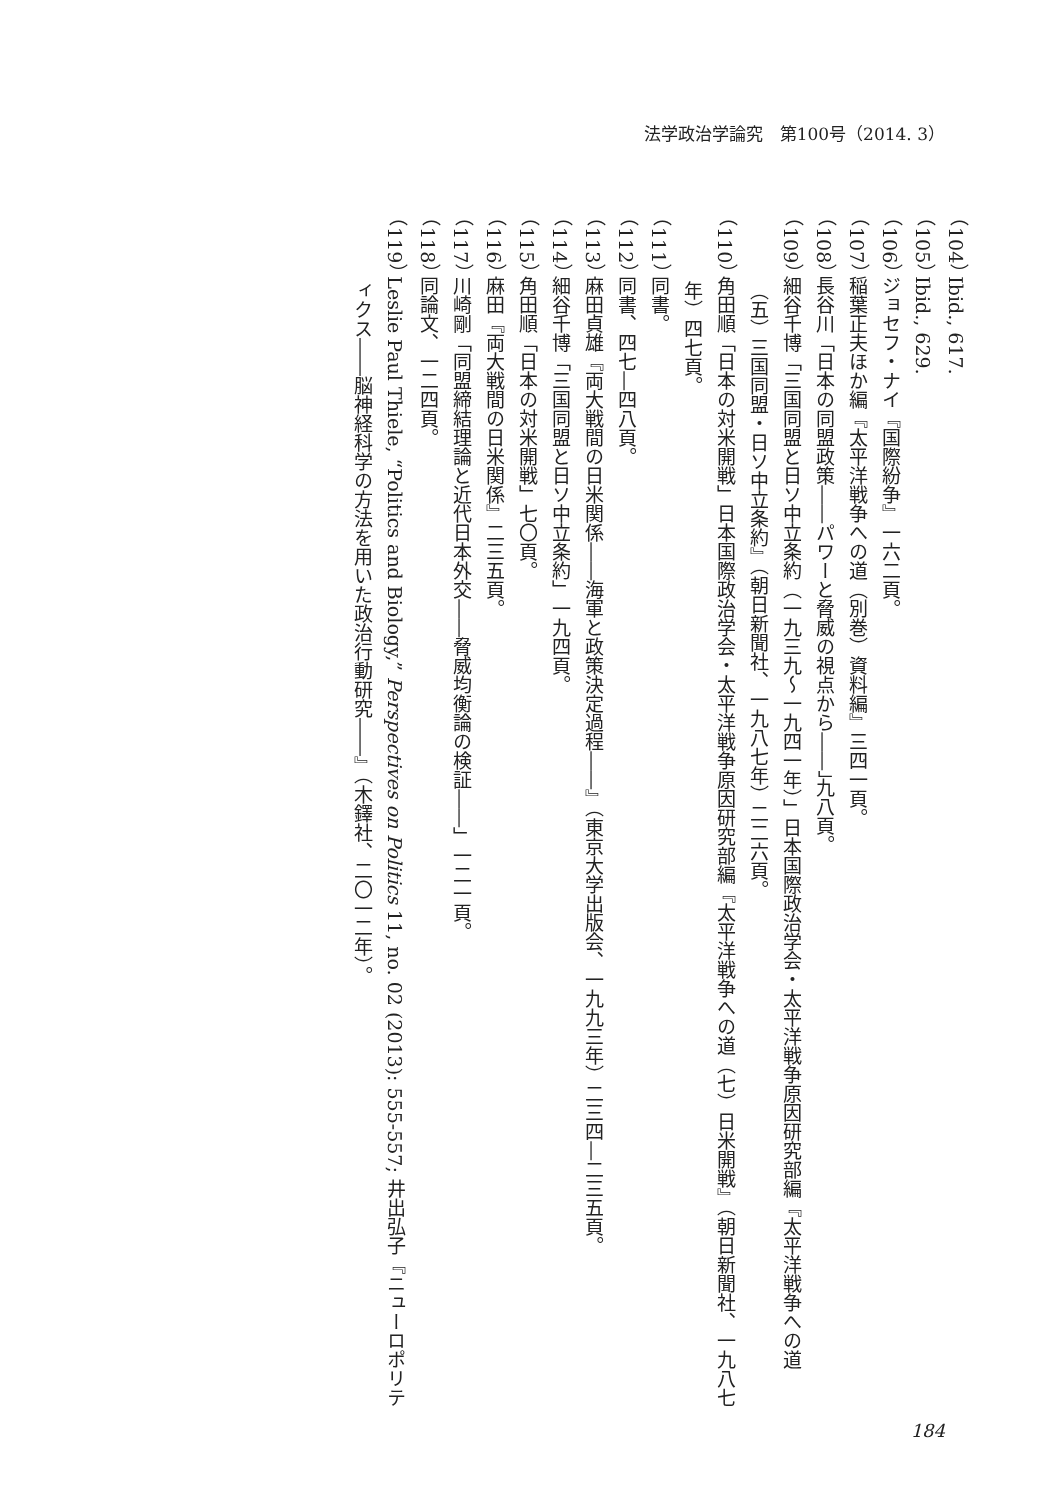法学政治学論究　第100号（2014. 3）
（104） Ibid., 617.
（105） Ibid., 629.
（106） ジョセフ・ナイ『国際紛争』一六二頁。
（107） 稲葉正夫ほか編『太平洋戦争への道（別巻）資料編』三四一頁。
（108） 長谷川「日本の同盟政策――パワーと脅威の視点から――」九八頁。
（109） 細谷千博「三国同盟と日ソ中立条約（一九三九～一九四一年）」日本国際政治学会・太平洋戦争原因研究部編『太平洋戦争への道（五）三国同盟・日ソ中立条約』（朝日新聞社、一九八七年）二二六頁。
（110） 角田順「日本の対米開戦」日本国際政治学会・太平洋戦争原因研究部編『太平洋戦争への道（七）日米開戦』（朝日新聞社、一九八七年）四七頁。
（111） 同書。
（112） 同書、四七―四八頁。
（113） 麻田貞雄『両大戦間の日米関係――海軍と政策決定過程――』（東京大学出版会、一九九三年）二三四―二三五頁。
（114） 細谷千博「三国同盟と日ソ中立条約」一九四頁。
（115） 角田順「日本の対米開戦」七〇頁。
（116） 麻田『両大戦間の日米関係』二三五頁。
（117） 川崎剛「同盟締結理論と近代日本外交――脅威均衡論の検証――」一二一頁。
（118） 同論文、一二四頁。
（119） Leslie Paul Thiele, “Politics and Biology,” Perspectives on Politics 11, no. 02 (2013): 555-557; 井出弘子『ニューロポリティクス――脳神経科学の方法を用いた政治行動研究――』（木鐸社、二〇一二年）。
184